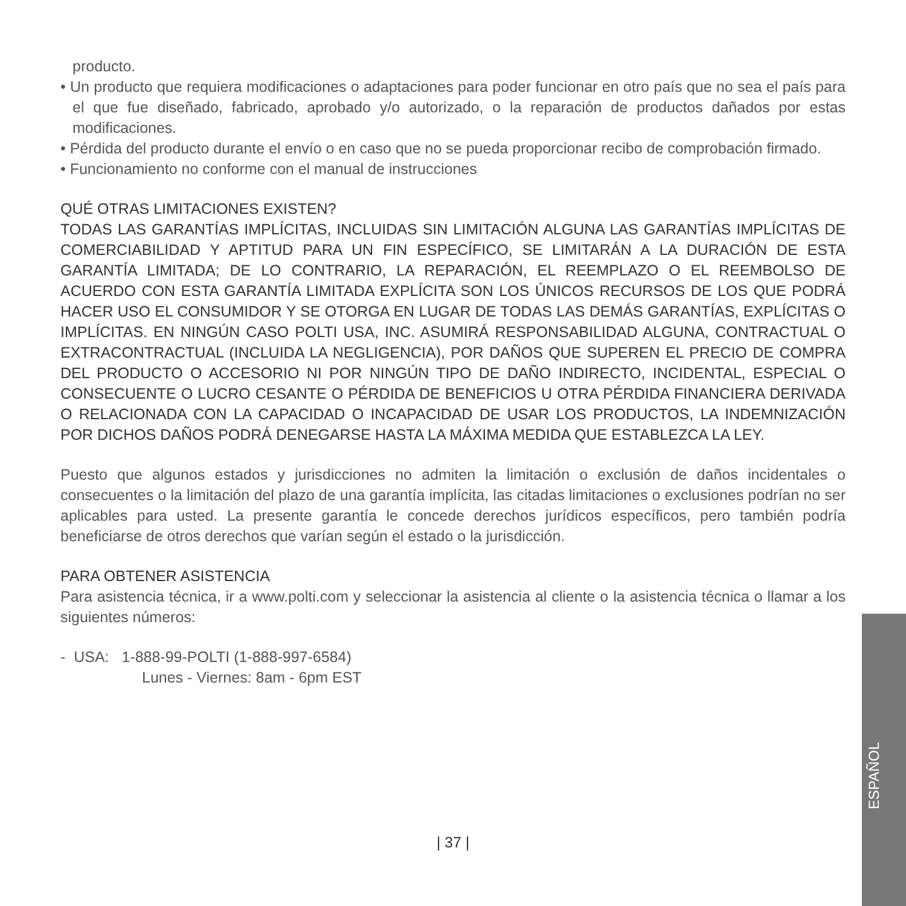producto.
• Un producto que requiera modificaciones o adaptaciones para poder funcionar en otro país que no sea el país para el que fue diseñado, fabricado, aprobado y/o autorizado, o la reparación de productos dañados por estas modificaciones.
• Pérdida del producto durante el envío o en caso que no se pueda proporcionar recibo de comprobación firmado.
• Funcionamiento no conforme con el manual de instrucciones
QUÉ OTRAS LIMITACIONES EXISTEN?
TODAS LAS GARANTÍAS IMPLÍCITAS, INCLUIDAS SIN LIMITACIÓN ALGUNA LAS GARANTÍAS IMPLÍCITAS DE COMERCIABILIDAD Y APTITUD PARA UN FIN ESPECÍFICO, SE LIMITARÁN A LA DURACIÓN DE ESTA GARANTÍA LIMITADA; DE LO CONTRARIO, LA REPARACIÓN, EL REEMPLAZO O EL REEMBOLSO DE ACUERDO CON ESTA GARANTÍA LIMITADA EXPLÍCITA SON LOS ÚNICOS RECURSOS DE LOS QUE PODRÁ HACER USO EL CONSUMIDOR Y SE OTORGA EN LUGAR DE TODAS LAS DEMÁS GARANTÍAS, EXPLÍCITAS O IMPLÍCITAS. EN NINGÚN CASO POLTI USA, INC. ASUMIRÁ RESPONSABILIDAD ALGUNA, CONTRACTUAL O EXTRACONTRACTUAL (INCLUIDA LA NEGLIGENCIA), POR DAÑOS QUE SUPEREN EL PRECIO DE COMPRA DEL PRODUCTO O ACCESORIO NI POR NINGÚN TIPO DE DAÑO INDIRECTO, INCIDENTAL, ESPECIAL O CONSECUENTE O LUCRO CESANTE O PÉRDIDA DE BENEFICIOS U OTRA PÉRDIDA FINANCIERA DERIVADA O RELACIONADA CON LA CAPACIDAD O INCAPACIDAD DE USAR LOS PRODUCTOS, LA INDEMNIZACIÓN POR DICHOS DAÑOS PODRÁ DENEGARSE HASTA LA MÁXIMA MEDIDA QUE ESTABLEZCA LA LEY.
Puesto que algunos estados y jurisdicciones no admiten la limitación o exclusión de daños incidentales o consecuentes o la limitación del plazo de una garantía implícita, las citadas limitaciones o exclusiones podrían no ser aplicables para usted. La presente garantía le concede derechos jurídicos específicos, pero también podría beneficiarse de otros derechos que varían según el estado o la jurisdicción.
PARA OBTENER ASISTENCIA
Para asistencia técnica, ir a www.polti.com y seleccionar la asistencia al cliente o la asistencia técnica o llamar a los siguientes números:
- USA: 1-888-99-POLTI (1-888-997-6584)
Lunes - Viernes: 8am - 6pm EST
ESPAÑOL
| 37 |